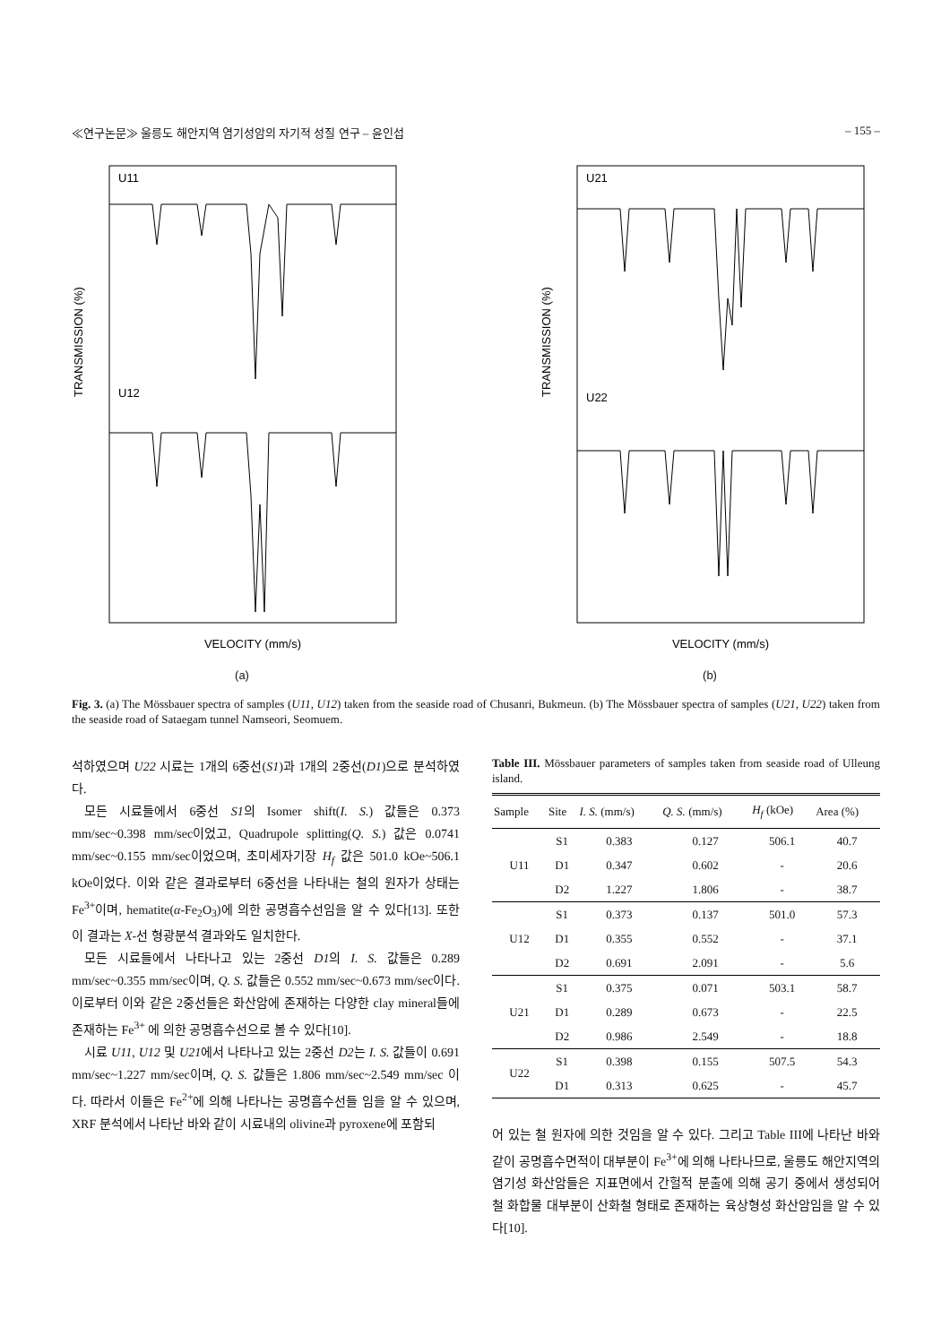≪연구논문≫ 울릉도 해안지역 염기성암의 자기적 성질 연구 – 윤인섭 – 155 –
TRANSMISSION (%)
U11
U12
VELOCITY (mm/s)
(a)
TRANSMISSION (%)
U21
U22
VELOCITY (mm/s)
(b)
Fig. 3. (a) The Mössbauer spectra of samples (U11, U12) taken from the seaside road of Chusanri, Bukmeun. (b) The Mössbauer spectra of samples (U21, U22) taken from the seaside road of Sataegam tunnel Namseori, Seomuem.
석하였으며 U22 시료는 1개의 6중선(S1)과 1개의 2중선(D1)으로 분석하였다.
모든 시료들에서 6중선 S1의 Isomer shift(I. S.) 값들은 0.373 mm/sec~0.398 mm/sec이었고, Quadrupole splitting(Q. S.) 값은 0.0741 mm/sec~0.155 mm/sec이었으며, 초미세자기장 H<sub>f</sub> 값은 501.0 kOe~506.1 kOe이었다. 이와 같은 결과로부터 6중선을 나타내는 철의 원자가 상태는 Fe<sup>3+</sup>이며, hematite(α-Fe<sub>2</sub>O<sub>3</sub>)에 의한 공명흡수선임을 알 수 있다[13]. 또한 이 결과는 X-선 형광분석 결과와도 일치한다.
모든 시료들에서 나타나고 있는 2중선 D1의 I. S. 값들은 0.289 mm/sec~0.355 mm/sec이며, Q. S. 값들은 0.552 mm/sec~0.673 mm/sec이다. 이로부터 이와 같은 2중선들은 화산암에 존재하는 다양한 clay mineral들에 존재하는 Fe<sup>3+</sup> 에 의한 공명흡수선으로 볼 수 있다[10].
시료 U11, U12 및 U21에서 나타나고 있는 2중선 D2는 I. S. 값들이 0.691 mm/sec~1.227 mm/sec이며, Q. S. 값들은 1.806 mm/sec~2.549 mm/sec 이다. 따라서 이들은 Fe<sup>2+</sup>에 의해 나타나는 공명흡수선들 임을 알 수 있으며, XRF 분석에서 나타난 바와 같이 시료내의 olivine과 pyroxene에 포함되
Table III. Mössbauer parameters of samples taken from seaside road of Ulleung island.
| Sample | Site | I. S. (mm/s) | Q. S. (mm/s) | H<sub>f</sub> (kOe) | Area (%) |
| --- | --- | --- | --- | --- | --- |
| U11 | S1 | 0.383 | 0.127 | 506.1 | 40.7 |
| | D1 | 0.347 | 0.602 | - | 20.6 |
| | D2 | 1.227 | 1.806 | - | 38.7 |
| U12 | S1 | 0.373 | 0.137 | 501.0 | 57.3 |
| | D1 | 0.355 | 0.552 | - | 37.1 |
| | D2 | 0.691 | 2.091 | - | 5.6 |
| U21 | S1 | 0.375 | 0.071 | 503.1 | 58.7 |
| | D1 | 0.289 | 0.673 | - | 22.5 |
| | D2 | 0.986 | 2.549 | - | 18.8 |
| U22 | S1 | 0.398 | 0.155 | 507.5 | 54.3 |
| | D1 | 0.313 | 0.625 | - | 45.7 |
어 있는 철 원자에 의한 것임을 알 수 있다. 그리고 Table III에 나타난 바와 같이 공명흡수면적이 대부분이 Fe<sup>3+</sup>에 의해 나타나므로, 울릉도 해안지역의 염기성 화산암들은 지표면에서 간헐적 분출에 의해 공기 중에서 생성되어 철 화합물 대부분이 산화철 형태로 존재하는 육상형성 화산암임을 알 수 있다[10].